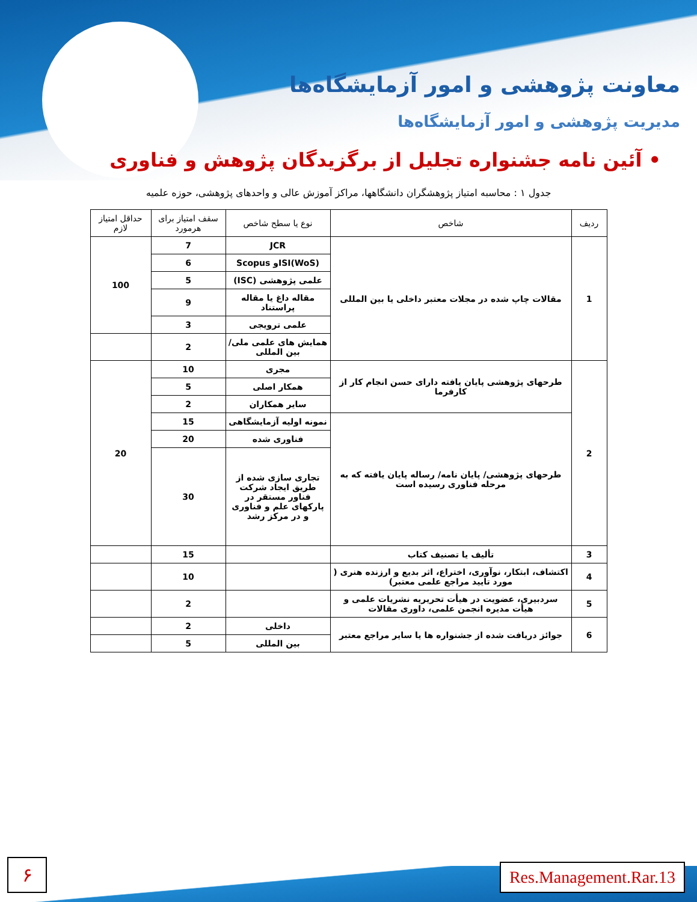معاونت پژوهشی و امور آزمایشگاه‌ها
مدیریت پژوهشی و امور آزمایشگاه‌ها
• آئین نامه جشنواره تجلیل از برگزیدگان پژوهش و فناوری
جدول ۱ : محاسبه امتیاز پژوهشگران دانشگاهها، مراکز آموزش عالی و واحدهای پژوهشی، حوزه علمیه
| ردیف | شاخص | نوع یا سطح شاخص | سقف امتیاز برای هرمورد | حداقل امتیاز لازم |
| --- | --- | --- | --- | --- |
| 1 | مقالات چاپ شده در مجلات معتبر داخلی یا بین المللی | JCR | 7 | 100 |
| | | ISI(WoS)و Scopus | 6 | |
| | | علمی پژوهشی (ISC) | 5 | |
| | | مقاله داغ یا مقاله پراستناد | 9 | |
| | | علمی ترویجی | 3 | |
| | | همایش های علمی ملی/ بین المللی | 2 | |
| 2 | طرحهای پژوهشی پایان یافته دارای حسن انجام کار از کارفرما | مجری | 10 | 20 |
| | | همکار اصلی | 5 | |
| | | سایر همکاران | 2 | |
| | طرحهای پژوهشی/ پایان نامه/ رساله پایان یافته که به مرحله فناوری رسیده است | نمونه اولیه آزمایشگاهی | 15 | |
| | | فناوری شده | 20 | |
| | | تجاری سازی شده از طریق ایجاد شرکت فناور مستقر در پارکهای علم و فناوری و در مرکز رشد | 30 | |
| 3 | تألیف یا تصنیف کتاب | | 15 | |
| 4 | اکتشاف، ابتکار، نوآوری، اختراع، اثر بدیع و ارزنده هنری ( مورد تایید مراجع علمی معتبر) | | 10 | |
| 5 | سردبیری، عضویت در هیأت تحریریه نشریات علمی و هیأت مدیره انجمن علمی، داوری مقالات | | 2 | |
| 6 | جوائز دریافت شده از جشنواره ها یا سایر مراجع معتبر | داخلی | 2 | |
| | | بین المللی | 5 | |
۶ Res.Management.Rar.13